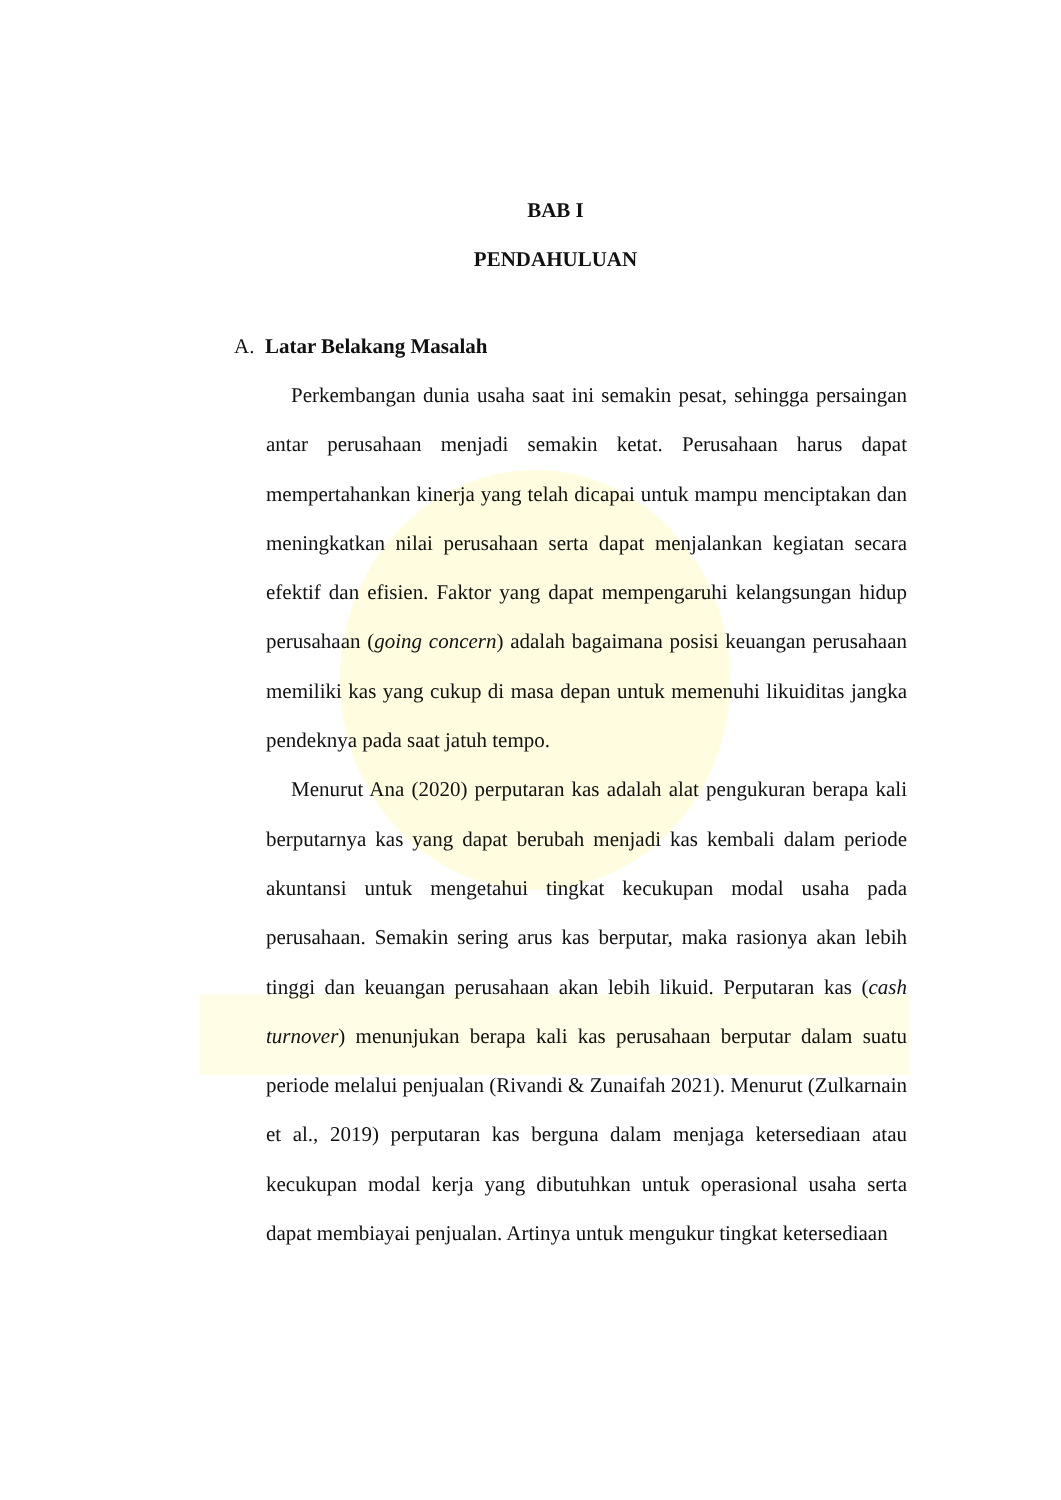BAB I
PENDAHULUAN
A. Latar Belakang Masalah
Perkembangan dunia usaha saat ini semakin pesat, sehingga persaingan antar perusahaan menjadi semakin ketat. Perusahaan harus dapat mempertahankan kinerja yang telah dicapai untuk mampu menciptakan dan meningkatkan nilai perusahaan serta dapat menjalankan kegiatan secara efektif dan efisien. Faktor yang dapat mempengaruhi kelangsungan hidup perusahaan (going concern) adalah bagaimana posisi keuangan perusahaan memiliki kas yang cukup di masa depan untuk memenuhi likuiditas jangka pendeknya pada saat jatuh tempo.
Menurut Ana (2020) perputaran kas adalah alat pengukuran berapa kali berputarnya kas yang dapat berubah menjadi kas kembali dalam periode akuntansi untuk mengetahui tingkat kecukupan modal usaha pada perusahaan. Semakin sering arus kas berputar, maka rasionya akan lebih tinggi dan keuangan perusahaan akan lebih likuid. Perputaran kas (cash turnover) menunjukan berapa kali kas perusahaan berputar dalam suatu periode melalui penjualan (Rivandi & Zunaifah 2021). Menurut (Zulkarnain et al., 2019) perputaran kas berguna dalam menjaga ketersediaan atau kecukupan modal kerja yang dibutuhkan untuk operasional usaha serta dapat membiayai penjualan. Artinya untuk mengukur tingkat ketersediaan